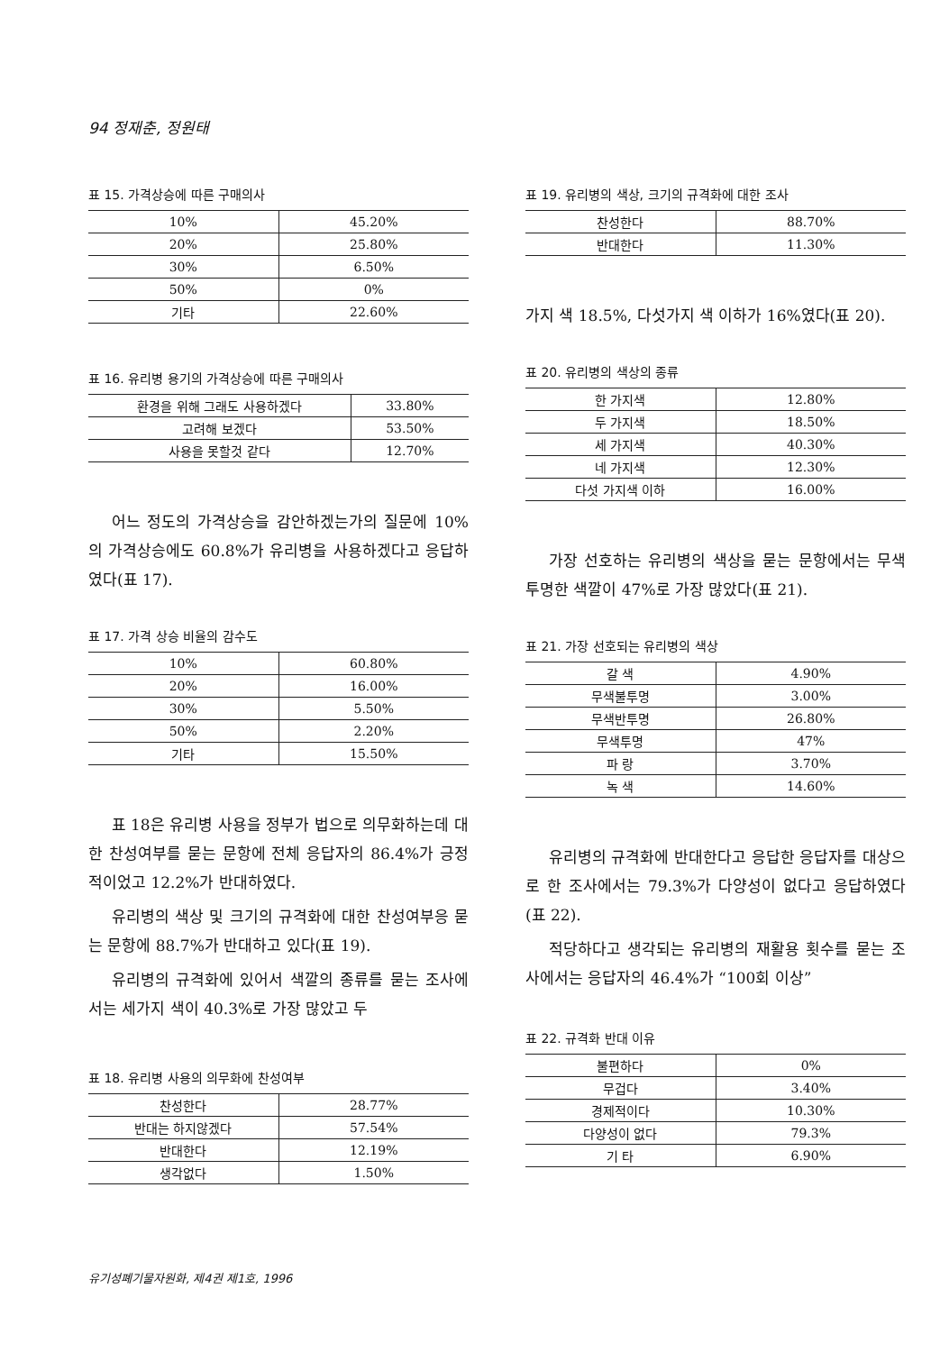94 정재춘, 정원태
표 15. 가격상승에 따른 구매의사
| 10% | 45.20% |
| 20% | 25.80% |
| 30% | 6.50% |
| 50% | 0% |
| 기타 | 22.60% |
표 16. 유리병 용기의 가격상승에 따른 구매의사
| 환경을 위해 그래도 사용하겠다 | 33.80% |
| 고려해 보겠다 | 53.50% |
| 사용을 못할것 같다 | 12.70% |
어느 정도의 가격상승을 감안하겠는가의 질문에 10%의 가격상승에도 60.8%가 유리병을 사용하겠다고 응답하였다(표 17).
표 17. 가격 상승 비율의 감수도
| 10% | 60.80% |
| 20% | 16.00% |
| 30% | 5.50% |
| 50% | 2.20% |
| 기타 | 15.50% |
표 18은 유리병 사용을 정부가 법으로 의무화하는데 대한 찬성여부를 묻는 문항에 전체 응답자의 86.4%가 긍정적이었고 12.2%가 반대하였다.
유리병의 색상 및 크기의 규격화에 대한 찬성여부응 묻는 문항에 88.7%가 반대하고 있다(표 19).
유리병의 규격화에 있어서 색깔의 종류를 묻는 조사에서는 세가지 색이 40.3%로 가장 많았고 두
표 18. 유리병 사용의 의무화에 찬성여부
| 찬성한다 | 28.77% |
| 반대는 하지않겠다 | 57.54% |
| 반대한다 | 12.19% |
| 생각없다 | 1.50% |
표 19. 유리병의 색상, 크기의 규격화에 대한 조사
| 찬성한다 | 88.70% |
| 반대한다 | 11.30% |
가지 색 18.5%, 다섯가지 색 이하가 16%였다(표 20).
표 20. 유리병의 색상의 종류
| 한 가지색 | 12.80% |
| 두 가지색 | 18.50% |
| 세 가지색 | 40.30% |
| 네 가지색 | 12.30% |
| 다섯 가지색 이하 | 16.00% |
가장 선호하는 유리병의 색상을 묻는 문항에서는 무색 투명한 색깔이 47%로 가장 많았다(표 21).
표 21. 가장 선호되는 유리병의 색상
| 갈 색 | 4.90% |
| 무색불투명 | 3.00% |
| 무색반투명 | 26.80% |
| 무색투명 | 47% |
| 파 랑 | 3.70% |
| 녹 색 | 14.60% |
유리병의 규격화에 반대한다고 응답한 응답자를 대상으로 한 조사에서는 79.3%가 다양성이 없다고 응답하였다(표 22).
적당하다고 생각되는 유리병의 재활용 횟수를 묻는 조사에서는 응답자의 46.4%가 “100회 이상”
표 22. 규격화 반대 이유
| 불편하다 | 0% |
| 무겁다 | 3.40% |
| 경제적이다 | 10.30% |
| 다양성이 없다 | 79.3% |
| 기 타 | 6.90% |
유기성폐기물자원화, 제4권 제1호, 1996